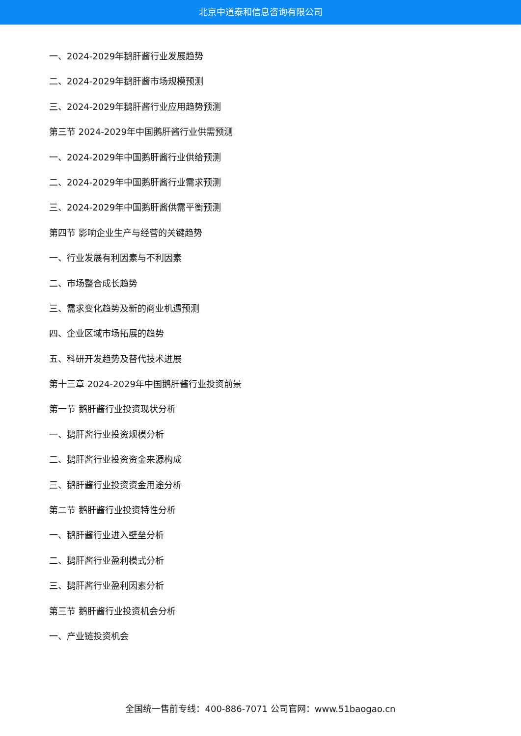北京中道泰和信息咨询有限公司
一、2024-2029年鹅肝酱行业发展趋势
二、2024-2029年鹅肝酱市场规模预测
三、2024-2029年鹅肝酱行业应用趋势预测
第三节 2024-2029年中国鹅肝酱行业供需预测
一、2024-2029年中国鹅肝酱行业供给预测
二、2024-2029年中国鹅肝酱行业需求预测
三、2024-2029年中国鹅肝酱供需平衡预测
第四节 影响企业生产与经营的关键趋势
一、行业发展有利因素与不利因素
二、市场整合成长趋势
三、需求变化趋势及新的商业机遇预测
四、企业区域市场拓展的趋势
五、科研开发趋势及替代技术进展
第十三章 2024-2029年中国鹅肝酱行业投资前景
第一节 鹅肝酱行业投资现状分析
一、鹅肝酱行业投资规模分析
二、鹅肝酱行业投资资金来源构成
三、鹅肝酱行业投资资金用途分析
第二节 鹅肝酱行业投资特性分析
一、鹅肝酱行业进入壁垒分析
二、鹅肝酱行业盈利模式分析
三、鹅肝酱行业盈利因素分析
第三节 鹅肝酱行业投资机会分析
一、产业链投资机会
全国统一售前专线：400-886-7071 公司官网：www.51baogao.cn